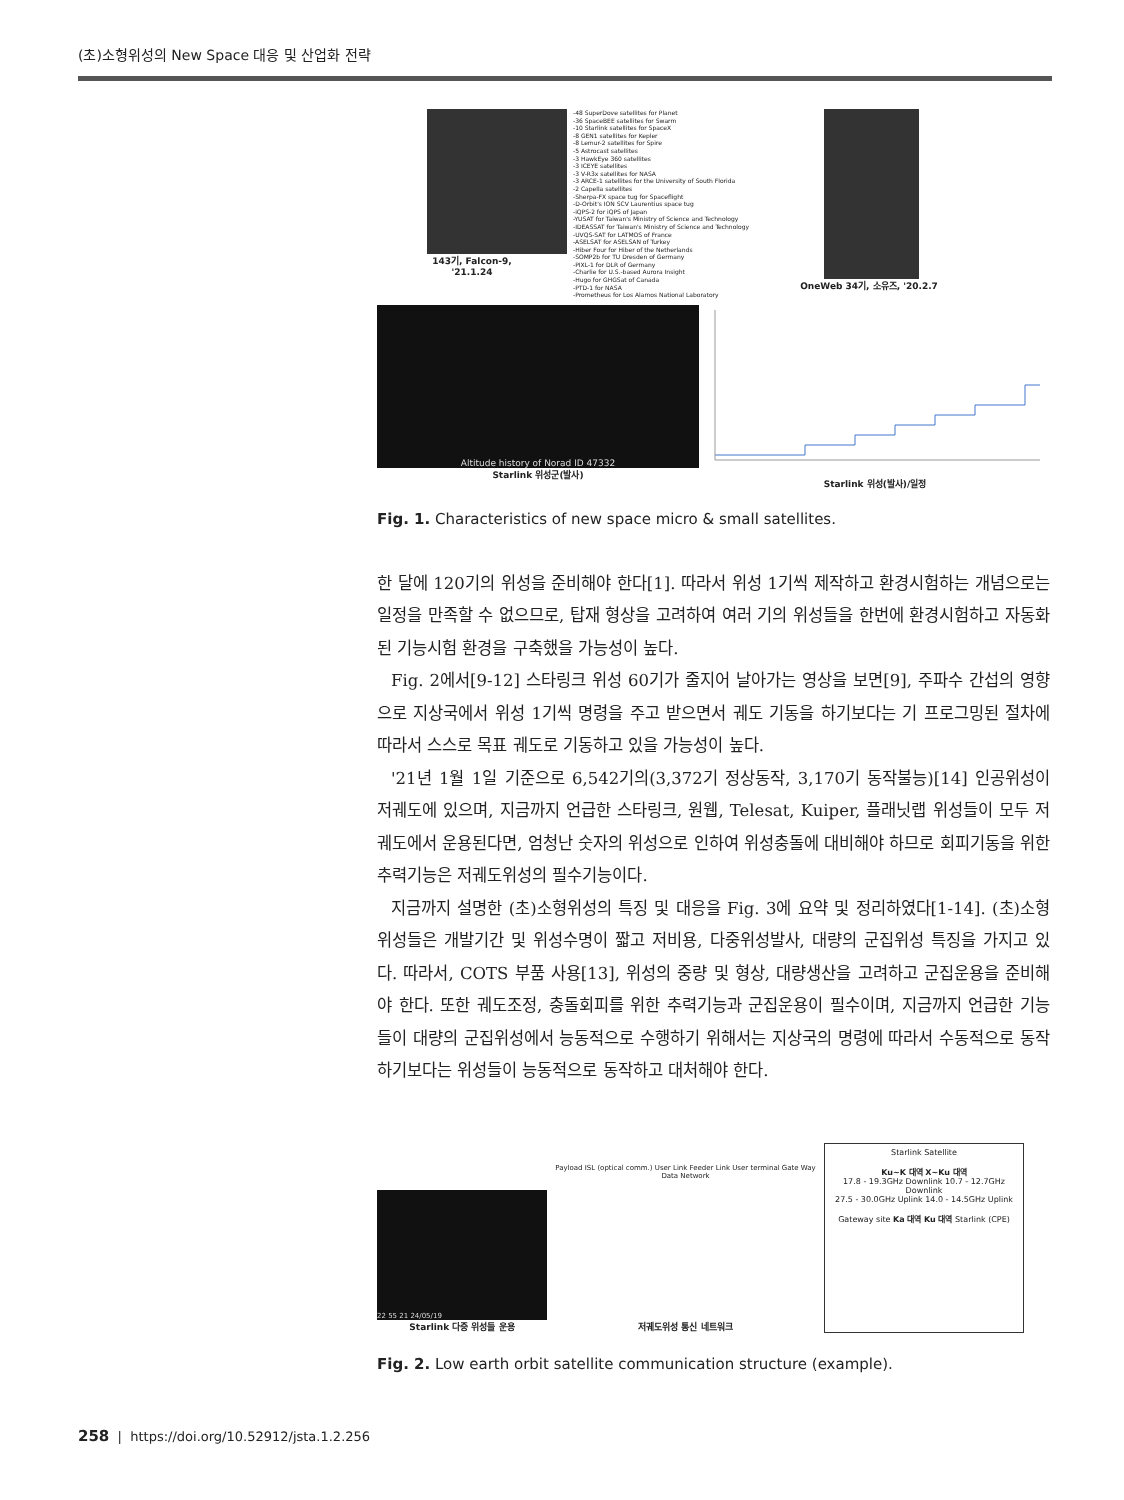(초)소형위성의 New Space 대응 및 산업화 전략
143기, Falcon-9, '21.1.24
-48 SuperDove satellites for Planet
-36 SpaceBEE satellites for Swarm
-10 Starlink satellites for SpaceX
-8 GEN1 satellites for Kepler
-8 Lemur-2 satellites for Spire
-5 Astrocast satellites
-3 HawkEye 360 satellites
-3 ICEYE satellites
-3 V-R3x satellites for NASA
-3 ARCE-1 satellites for the University of South Florida
-2 Capella satellites
-Sherpa-FX space tug for Spaceflight
-D-Orbit's ION SCV Laurentius space tug
-iQPS-2 for iQPS of Japan
-YUSAT for Taiwan's Ministry of Science and Technology
-IDEASSAT for Taiwan's Ministry of Science and Technology
-UVQS-SAT for LATMOS of France
-ASELSAT for ASELSAN of Turkey
-Hiber Four for Hiber of the Netherlands
-SOMP2b for TU Dresden of Germany
-PIXL-1 for DLR of Germany
-Charlie for U.S.-based Aurora Insight
-Hugo for GHGSat of Canada
-PTD-1 for NASA
-Prometheus for Los Alamos National Laboratory
OneWeb 34기, 소유즈, '20.2.7
Altitude history of Norad ID 47332
Starlink 위성군(발사)
Starlink 위성(발사)/일정
Fig. 1. Characteristics of new space micro & small satellites.
한 달에 120기의 위성을 준비해야 한다[1]. 따라서 위성 1기씩 제작하고 환경시험하는 개념으로는 일정을 만족할 수 없으므로, 탑재 형상을 고려하여 여러 기의 위성들을 한번에 환경시험하고 자동화된 기능시험 환경을 구축했을 가능성이 높다.
Fig. 2에서[9-12] 스타링크 위성 60기가 줄지어 날아가는 영상을 보면[9], 주파수 간섭의 영향으로 지상국에서 위성 1기씩 명령을 주고 받으면서 궤도 기동을 하기보다는 기 프로그밍된 절차에 따라서 스스로 목표 궤도로 기동하고 있을 가능성이 높다.
'21년 1월 1일 기준으로 6,542기의(3,372기 정상동작, 3,170기 동작불능)[14] 인공위성이 저궤도에 있으며, 지금까지 언급한 스타링크, 원웹, Telesat, Kuiper, 플래닛랩 위성들이 모두 저궤도에서 운용된다면, 엄청난 숫자의 위성으로 인하여 위성충돌에 대비해야 하므로 회피기동을 위한 추력기능은 저궤도위성의 필수기능이다.
지금까지 설명한 (초)소형위성의 특징 및 대응을 Fig. 3에 요약 및 정리하였다[1-14]. (초)소형위성들은 개발기간 및 위성수명이 짧고 저비용, 다중위성발사, 대량의 군집위성 특징을 가지고 있다. 따라서, COTS 부품 사용[13], 위성의 중량 및 형상, 대량생산을 고려하고 군집운용을 준비해야 한다. 또한 궤도조정, 충돌회피를 위한 추력기능과 군집운용이 필수이며, 지금까지 언급한 기능들이 대량의 군집위성에서 능동적으로 수행하기 위해서는 지상국의 명령에 따라서 수동적으로 동작하기보다는 위성들이 능동적으로 동작하고 대처해야 한다.
22 55 21 24/05/19
Starlink 다중 위성들 운용
Payload ISL (optical comm.) User Link Feeder Link User terminal Gate Way Data Network
저궤도위성 통신 네트워크
Starlink Satellite
Ku~K 대역 X~Ku 대역
17.8 - 19.3GHz Downlink 10.7 - 12.7GHz Downlink
27.5 - 30.0GHz Uplink 14.0 - 14.5GHz Uplink
Gateway site Ka 대역 Ku 대역 Starlink (CPE)
Fig. 2. Low earth orbit satellite communication structure (example).
258 | https://doi.org/10.52912/jsta.1.2.256